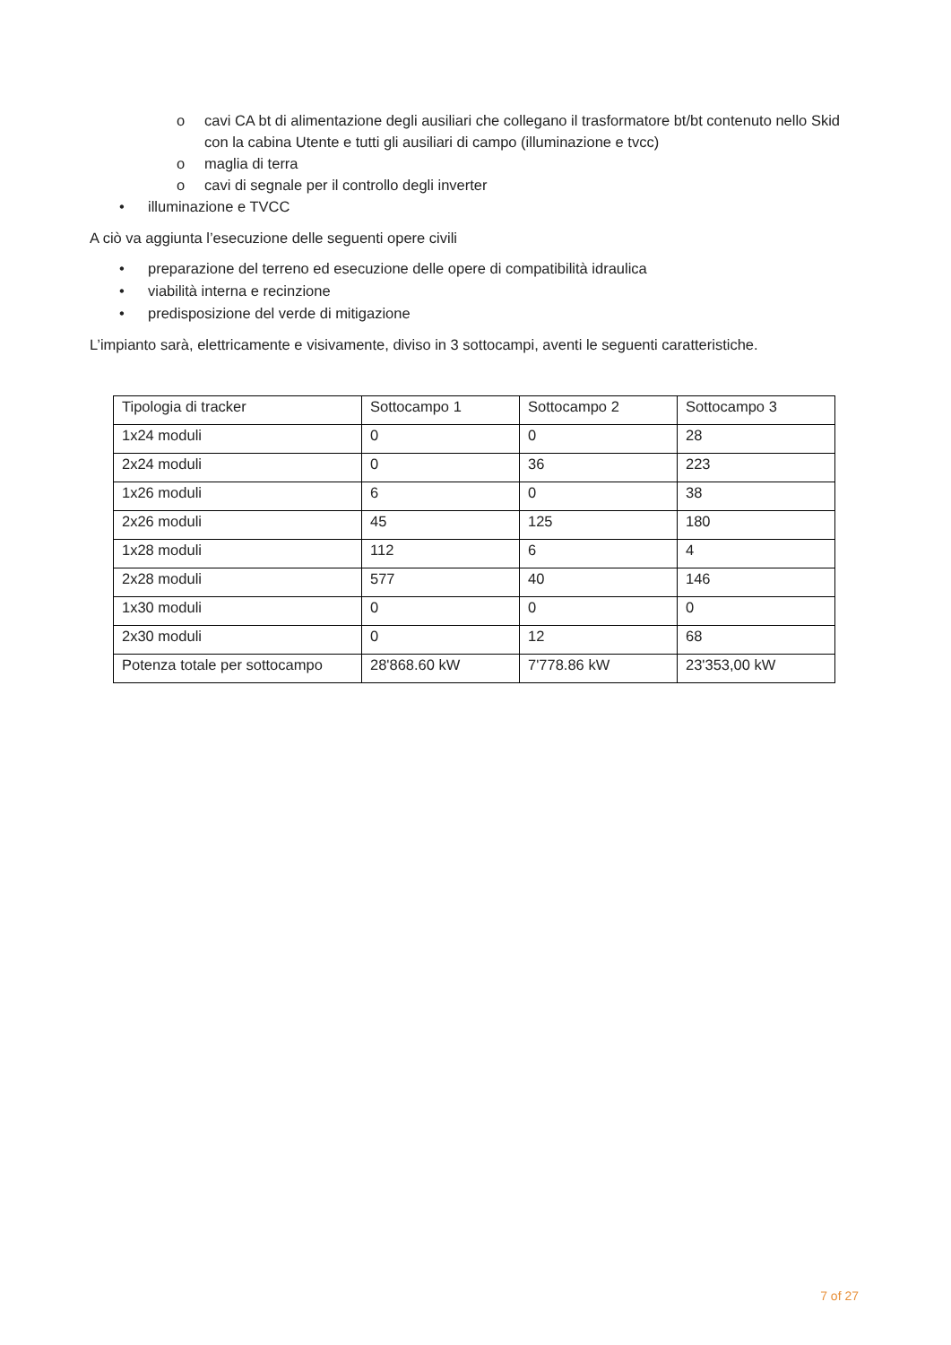o cavi CA bt di alimentazione degli ausiliari che collegano il trasformatore bt/bt contenuto nello Skid con la cabina Utente e tutti gli ausiliari di campo (illuminazione e tvcc)
o maglia di terra
o cavi di segnale per il controllo degli inverter
• illuminazione e TVCC
A ciò va aggiunta l’esecuzione delle seguenti opere civili
• preparazione del terreno ed esecuzione delle opere di compatibilità idraulica
• viabilità interna e recinzione
• predisposizione del verde di mitigazione
L’impianto sarà, elettricamente e visivamente, diviso in 3 sottocampi, aventi le seguenti caratteristiche.
| Tipologia di tracker | Sottocampo 1 | Sottocampo 2 | Sottocampo 3 |
| 1x24 moduli | 0 | 0 | 28 |
| 2x24 moduli | 0 | 36 | 223 |
| 1x26 moduli | 6 | 0 | 38 |
| 2x26 moduli | 45 | 125 | 180 |
| 1x28 moduli | 112 | 6 | 4 |
| 2x28 moduli | 577 | 40 | 146 |
| 1x30 moduli | 0 | 0 | 0 |
| 2x30 moduli | 0 | 12 | 68 |
| Potenza totale per sottocampo | 28'868.60 kW | 7'778.86 kW | 23'353,00 kW |
7 of 27